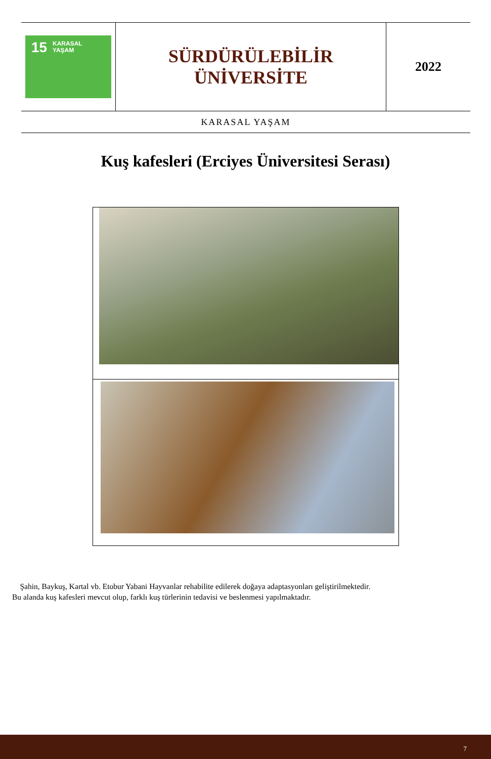| 15 KARASAL YAŞAM | SÜRDÜRÜLEBİLİR ÜNİVERSİTE | 2022 |
KARASAL YAŞAM
Kuş kafesleri (Erciyes Üniversitesi Serası)
Şahin, Baykuş, Kartal vb. Etobur Yabani Hayvanlar rehabilite edilerek doğaya adaptasyonları geliştirilmektedir.
Bu alanda kuş kafesleri mevcut olup, farklı kuş türlerinin tedavisi ve beslenmesi yapılmaktadır.
7